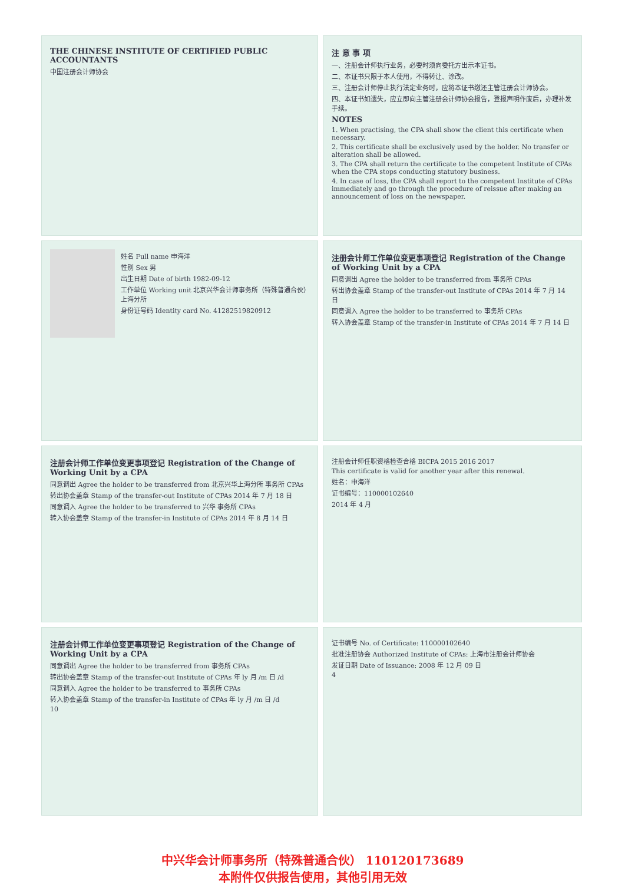THE CHINESE INSTITUTE OF CERTIFIED PUBLIC ACCOUNTANTS
中国注册会计师协会
注 意 事 项
一、注册会计师执行业务，必要时须向委托方出示本证书。
二、本证书只限于本人使用，不得转让、涂改。
三、注册会计师停止执行法定业务时，应将本证书缴还主管注册会计师协会。
四、本证书如遗失，应立即向主管注册会计师协会报告，登报声明作废后，办理补发手续。
NOTES
1. When practising, the CPA shall show the client this certificate when necessary.
2. This certificate shall be exclusively used by the holder. No transfer or alteration shall be allowed.
3. The CPA shall return the certificate to the competent Institute of CPAs when the CPA stops conducting statutory business.
4. In case of loss, the CPA shall report to the competent Institute of CPAs immediately and go through the procedure of reissue after making an announcement of loss on the newspaper.
姓名 Full name 申海洋
性别 Sex 男
出生日期 Date of birth 1982-09-12
工作单位 Working unit 北京兴华会计师事务所（特殊普通合伙）上海分所
身份证号码 Identity card No. 41282519820912
注册会计师工作单位变更事项登记 Registration of the Change of Working Unit by a CPA
同意调出 Agree the holder to be transferred from 事务所 CPAs
转出协会盖章 Stamp of the transfer-out Institute of CPAs 2014 年 7 月 14 日
同意调入 Agree the holder to be transferred to 事务所 CPAs
转入协会盖章 Stamp of the transfer-in Institute of CPAs 2014 年 7 月 14 日
注册会计师工作单位变更事项登记 Registration of the Change of Working Unit by a CPA
同意调出 Agree the holder to be transferred from 北京兴华上海分所 事务所 CPAs
转出协会盖章 Stamp of the transfer-out Institute of CPAs 2014 年 7 月 18 日
同意调入 Agree the holder to be transferred to 兴华 事务所 CPAs
转入协会盖章 Stamp of the transfer-in Institute of CPAs 2014 年 8 月 14 日
注册会计师任职资格检查合格 BICPA 2015 2016 2017
This certificate is valid for another year after this renewal.
姓名：申海洋
证书编号：110000102640
2014 年 4 月
注册会计师工作单位变更事项登记 Registration of the Change of Working Unit by a CPA
同意调出 Agree the holder to be transferred from 事务所 CPAs
转出协会盖章 Stamp of the transfer-out Institute of CPAs 年 ly 月 /m 日 /d
同意调入 Agree the holder to be transferred to 事务所 CPAs
转入协会盖章 Stamp of the transfer-in Institute of CPAs 年 ly 月 /m 日 /d
10
证书编号 No. of Certificate: 110000102640
批准注册协会 Authorized Institute of CPAs: 上海市注册会计师协会
发证日期 Date of Issuance: 2008 年 12 月 09 日
4
中兴华会计师事务所（特殊普通合伙） 110120173689
本附件仅供报告使用，其他引用无效